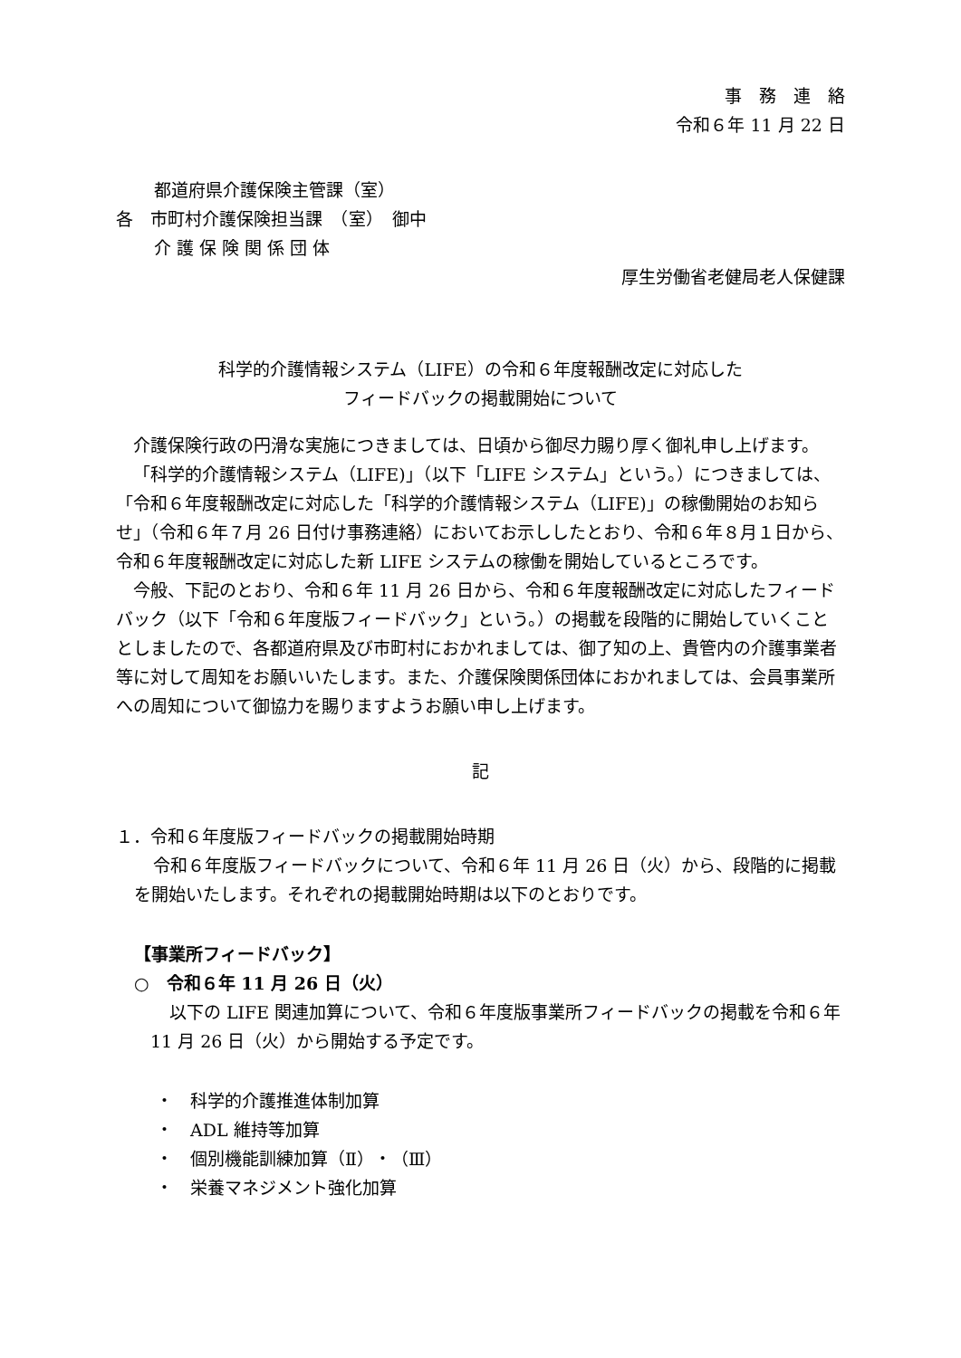事　務　連　絡
令和６年 11 月 22 日
都道府県介護保険主管課（室）
各　市町村介護保険担当課　（室）　御中
介 護 保 険 関 係 団 体
厚生労働省老健局老人保健課
科学的介護情報システム（LIFE）の令和６年度報酬改定に対応した
フィードバックの掲載開始について
介護保険行政の円滑な実施につきましては、日頃から御尽力賜り厚く御礼申し上げます。
「科学的介護情報システム（LIFE)」（以下「LIFE システム」という。）につきましては、「令和６年度報酬改定に対応した「科学的介護情報システム（LIFE)」の稼働開始のお知らせ」（令和６年７月 26 日付け事務連絡）においてお示ししたとおり、令和６年８月１日から、令和６年度報酬改定に対応した新 LIFE システムの稼働を開始しているところです。
今般、下記のとおり、令和６年 11 月 26 日から、令和６年度報酬改定に対応したフィードバック（以下「令和６年度版フィードバック」という。）の掲載を段階的に開始していくこととしましたので、各都道府県及び市町村におかれましては、御了知の上、貴管内の介護事業者等に対して周知をお願いいたします。また、介護保険関係団体におかれましては、会員事業所への周知について御協力を賜りますようお願い申し上げます。
記
１．令和６年度版フィードバックの掲載開始時期
令和６年度版フィードバックについて、令和６年 11 月 26 日（火）から、段階的に掲載を開始いたします。それぞれの掲載開始時期は以下のとおりです。
【事業所フィードバック】
○　令和６年 11 月 26 日（火）
以下の LIFE 関連加算について、令和６年度版事業所フィードバックの掲載を令和６年 11 月 26 日（火）から開始する予定です。
・　科学的介護推進体制加算
・　ADL 維持等加算
・　個別機能訓練加算（Ⅱ）・（Ⅲ）
・　栄養マネジメント強化加算